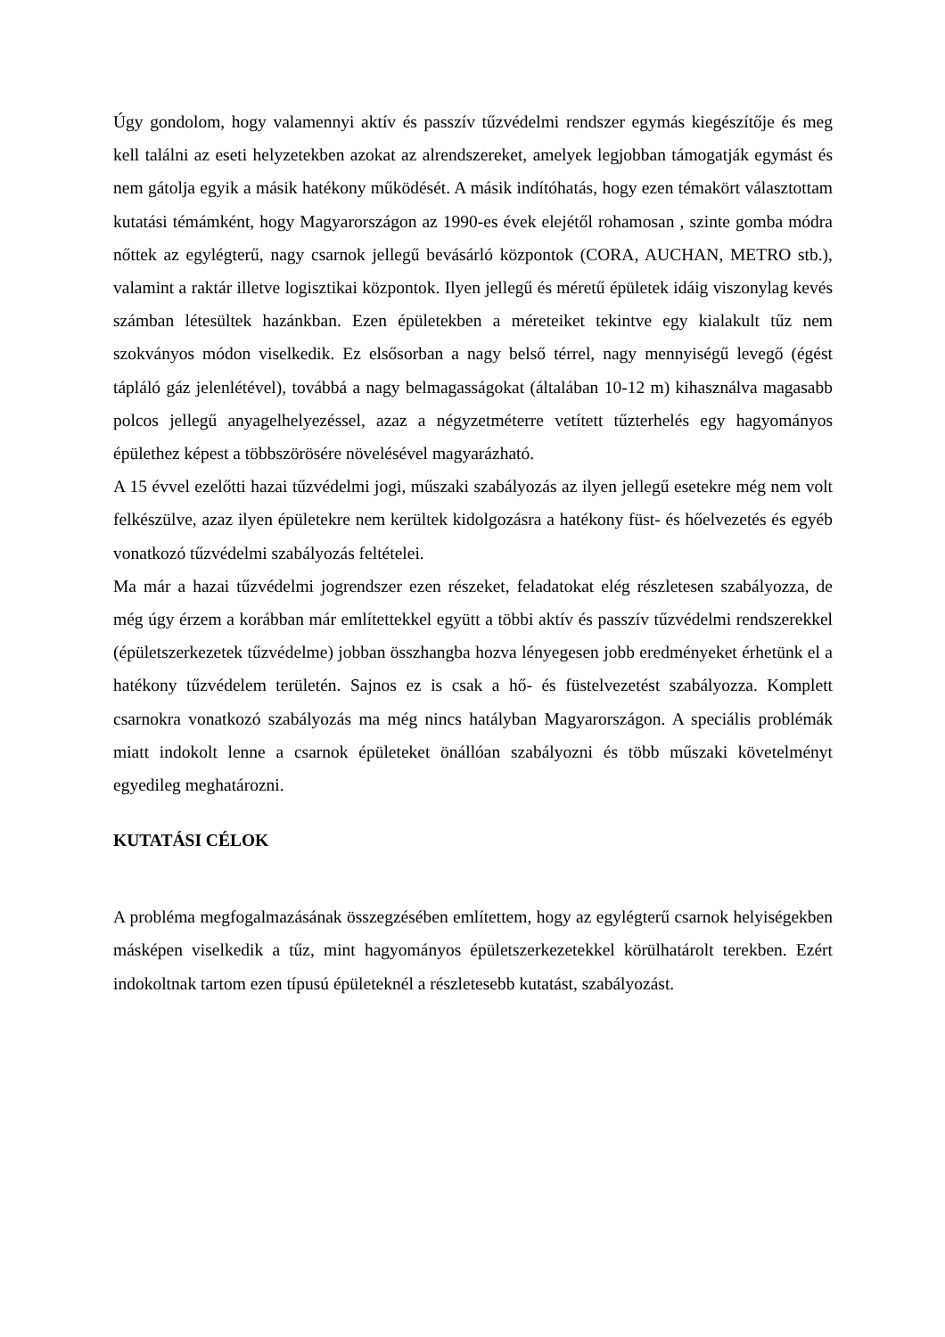Úgy gondolom, hogy valamennyi aktív és passzív tűzvédelmi rendszer egymás kiegészítője és meg kell találni az eseti helyzetekben azokat az alrendszereket, amelyek legjobban támogatják egymást és nem gátolja egyik a másik hatékony működését. A másik indítóhatás, hogy ezen témakört választottam kutatási témámként, hogy Magyarországon az 1990-es évek elejétől rohamosan , szinte gomba módra nőttek az egylégterű, nagy csarnok jellegű bevásárló központok (CORA, AUCHAN, METRO stb.), valamint a raktár illetve logisztikai központok. Ilyen jellegű és méretű épületek idáig viszonylag kevés számban létesültek hazánkban. Ezen épületekben a méreteiket tekintve egy kialakult tűz nem szokványos módon viselkedik. Ez elsősorban a nagy belső térrel, nagy mennyiségű levegő (égést tápláló gáz jelenlétével), továbbá a nagy belmagasságokat (általában 10-12 m) kihasználva magasabb polcos jellegű anyagelhelyezéssel, azaz a négyzetméterre vetített tűzterhelés egy hagyományos épülethez képest a többszörösére növelésével magyarázható.
A 15 évvel ezelőtti hazai tűzvédelmi jogi, műszaki szabályozás az ilyen jellegű esetekre még nem volt felkészülve, azaz ilyen épületekre nem kerültek kidolgozásra a hatékony füst- és hőelvezetés és egyéb vonatkozó tűzvédelmi szabályozás feltételei.
Ma már a hazai tűzvédelmi jogrendszer ezen részeket, feladatokat elég részletesen szabályozza, de még úgy érzem a korábban már említettekkel együtt a többi aktív és passzív tűzvédelmi rendszerekkel (épületszerkezetek tűzvédelme) jobban összhangba hozva lényegesen jobb eredményeket érhetünk el a hatékony tűzvédelem területén. Sajnos ez is csak a hő- és füstelvezetést szabályozza. Komplett csarnokra vonatkozó szabályozás ma még nincs hatályban Magyarországon. A speciális problémák miatt indokolt lenne a csarnok épületeket önállóan szabályozni és több műszaki követelményt egyedileg meghatározni.
KUTATÁSI CÉLOK
A probléma megfogalmazásának összegzésében említettem, hogy az egylégterű csarnok helyiségekben másképen viselkedik a tűz, mint hagyományos épületszerkezetekkel körülhatárolt terekben. Ezért indokoltnak tartom ezen típusú épületeknél a részletesebb kutatást, szabályozást.